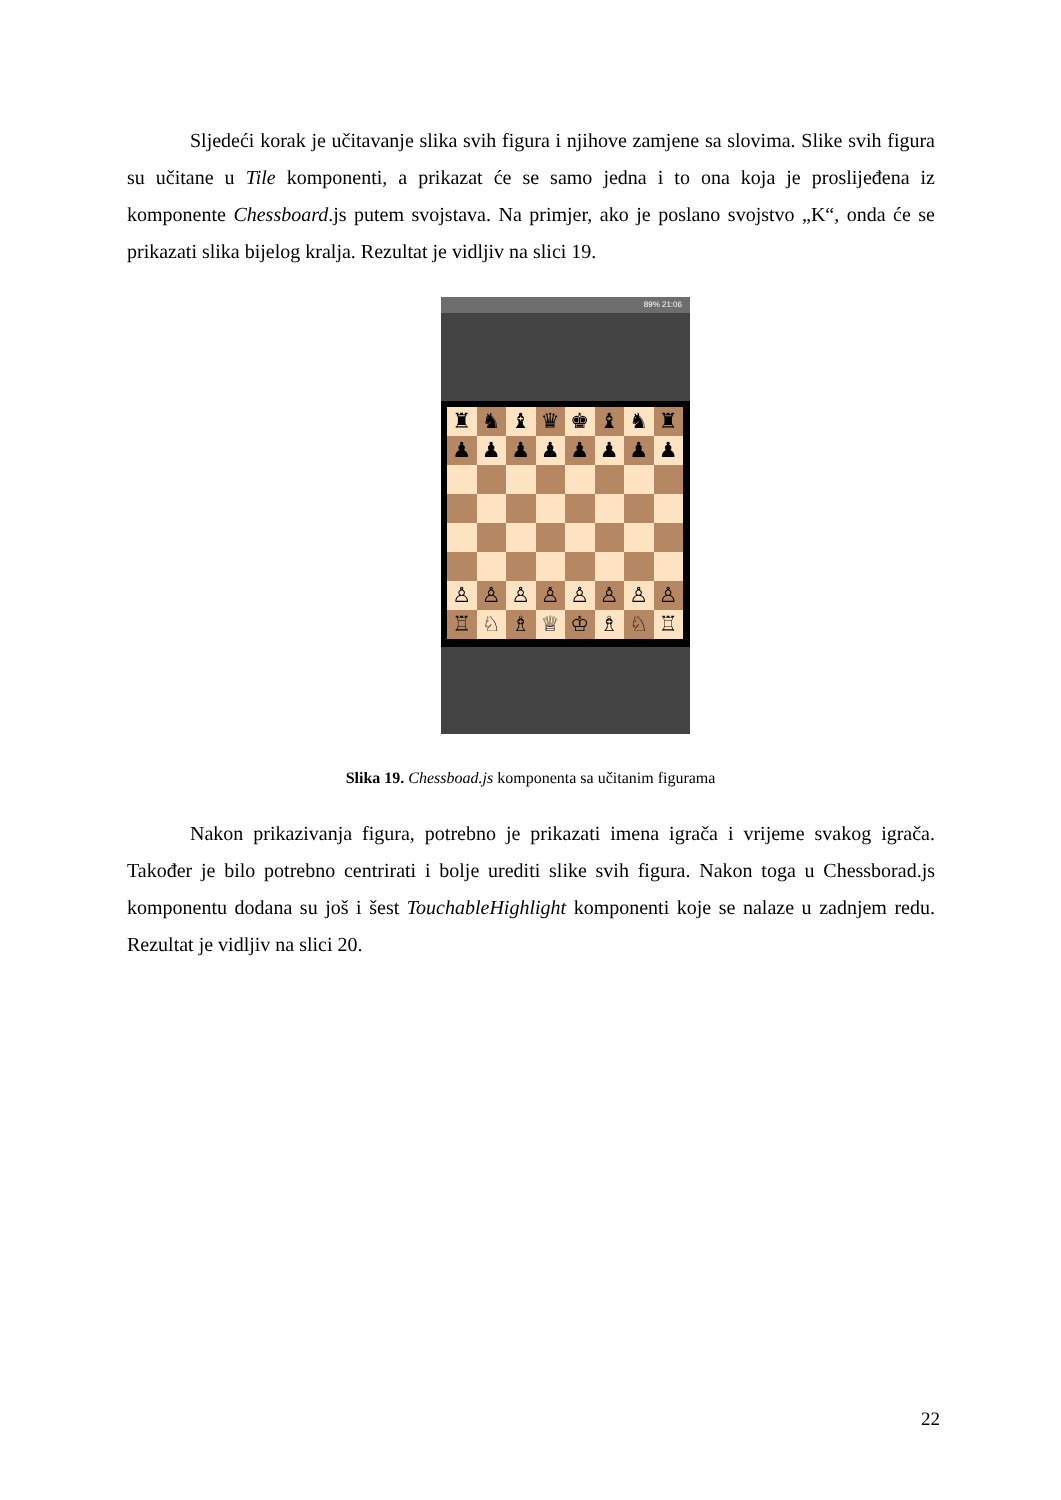Sljedeći korak je učitavanje slika svih figura i njihove zamjene sa slovima. Slike svih figura su učitane u Tile komponenti, a prikazat će se samo jedna i to ona koja je proslijeđena iz komponente Chessboard.js putem svojstava. Na primjer, ako je poslano svojstvo „K“, onda će se prikazati slika bijelog kralja. Rezultat je vidljiv na slici 19.
89% 21:06
| ♜ | ♞ | ♝ | ♛ | ♚ | ♝ | ♞ | ♜ |
| ♟ | ♟ | ♟ | ♟ | ♟ | ♟ | ♟ | ♟ |
| ♙ | ♙ | ♙ | ♙ | ♙ | ♙ | ♙ | ♙ |
| ♖ | ♘ | ♗ | ♕ | ♔ | ♗ | ♘ | ♖ |
Slika 19. Chessboad.js komponenta sa učitanim figurama
Nakon prikazivanja figura, potrebno je prikazati imena igrača i vrijeme svakog igrača. Također je bilo potrebno centrirati i bolje urediti slike svih figura. Nakon toga u Chessborad.js komponentu dodana su još i šest TouchableHighlight komponenti koje se nalaze u zadnjem redu. Rezultat je vidljiv na slici 20.
22